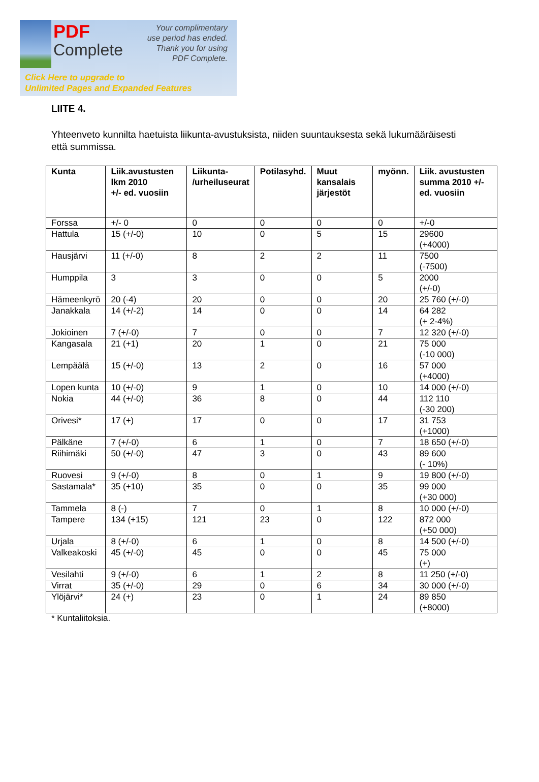PDF
Complete
Your complimentary
use period has ended.
Thank you for using
PDF Complete.
Click Here to upgrade to
Unlimited Pages and Expanded Features
LIITE 4.
Yhteenveto kunnilta haetuista liikunta-avustuksista, niiden suuntauksesta sekä lukumääräisesti että summissa.
| Kunta | Liik.avustusten lkm 2010 +/- ed. vuosiin | Liikunta- /urheiluseurat | Potilasyhd. | Muut kansalais järjestöt | myönn. | Liik. avustusten summa 2010 +/- ed. vuosiin |
| --- | --- | --- | --- | --- | --- | --- |
| Forssa | +/- 0 | 0 | 0 | 0 | 0 | +/-0 |
| Hattula | 15 (+/-0) | 10 | 0 | 5 | 15 | 29600 (+4000) |
| Hausjärvi | 11 (+/-0) | 8 | 2 | 2 | 11 | 7500 (-7500) |
| Humppila | 3 | 3 | 0 | 0 | 5 | 2000 (+/-0) |
| Hämeenkyrö | 20 (-4) | 20 | 0 | 0 | 20 | 25 760 (+/-0) |
| Janakkala | 14 (+/-2) | 14 | 0 | 0 | 14 | 64 282 (+ 2-4%) |
| Jokioinen | 7 (+/-0) | 7 | 0 | 0 | 7 | 12 320 (+/-0) |
| Kangasala | 21 (+1) | 20 | 1 | 0 | 21 | 75 000 (-10 000) |
| Lempäälä | 15 (+/-0) | 13 | 2 | 0 | 16 | 57 000 (+4000) |
| Lopen kunta | 10 (+/-0) | 9 | 1 | 0 | 10 | 14 000 (+/-0) |
| Nokia | 44 (+/-0) | 36 | 8 | 0 | 44 | 112 110 (-30 200) |
| Orivesi* | 17 (+) | 17 | 0 | 0 | 17 | 31 753 (+1000) |
| Pälkäne | 7 (+/-0) | 6 | 1 | 0 | 7 | 18 650 (+/-0) |
| Riihimäki | 50 (+/-0) | 47 | 3 | 0 | 43 | 89 600 (- 10%) |
| Ruovesi | 9 (+/-0) | 8 | 0 | 1 | 9 | 19 800 (+/-0) |
| Sastamala* | 35 (+10) | 35 | 0 | 0 | 35 | 99 000 (+30 000) |
| Tammela | 8 (-) | 7 | 0 | 1 | 8 | 10 000 (+/-0) |
| Tampere | 134 (+15) | 121 | 23 | 0 | 122 | 872 000 (+50 000) |
| Urjala | 8 (+/-0) | 6 | 1 | 0 | 8 | 14 500 (+/-0) |
| Valkeakoski | 45 (+/-0) | 45 | 0 | 0 | 45 | 75 000 (+) |
| Vesilahti | 9 (+/-0) | 6 | 1 | 2 | 8 | 11 250 (+/-0) |
| Virrat | 35 (+/-0) | 29 | 0 | 6 | 34 | 30 000 (+/-0) |
| Ylöjärvi* | 24 (+) | 23 | 0 | 1 | 24 | 89 850 (+8000) |
* Kuntaliitoksia.